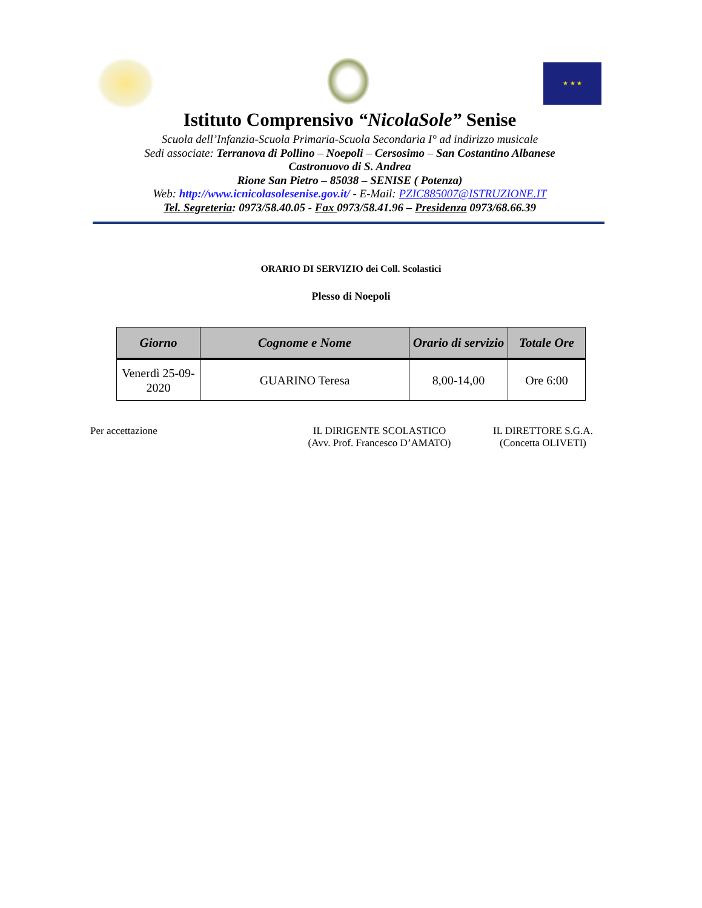★ ★ ★
Istituto Comprensivo “NicolaSole” Senise
Scuola dell’Infanzia-Scuola Primaria-Scuola Secondaria I° ad indirizzo musicale
Sedi associate: Terranova di Pollino – Noepoli – Cersosimo – San Costantino Albanese
Castronuovo di S. Andrea
Rione San Pietro – 85038 – SENISE ( Potenza)
Web: http://www.icnicolasolesenise.gov.it/ - E-Mail: PZIC885007@ISTRUZIONE.IT
Tel. Segreteria: 0973/58.40.05 - Fax 0973/58.41.96 – Presidenza 0973/68.66.39
ORARIO DI SERVIZIO dei Coll. Scolastici
Plesso di Noepoli
| Giorno | Cognome e Nome | Orario di servizio | Totale Ore |
| --- | --- | --- | --- |
| Venerdì 25-09-2020 | GUARINO Teresa | 8,00-14,00 | Ore 6:00 |
Per accettazione IL DIRIGENTE SCOLASTICO
(Avv. Prof. Francesco D’AMATO)
IL DIRETTORE S.G.A.
(Concetta OLIVETI)